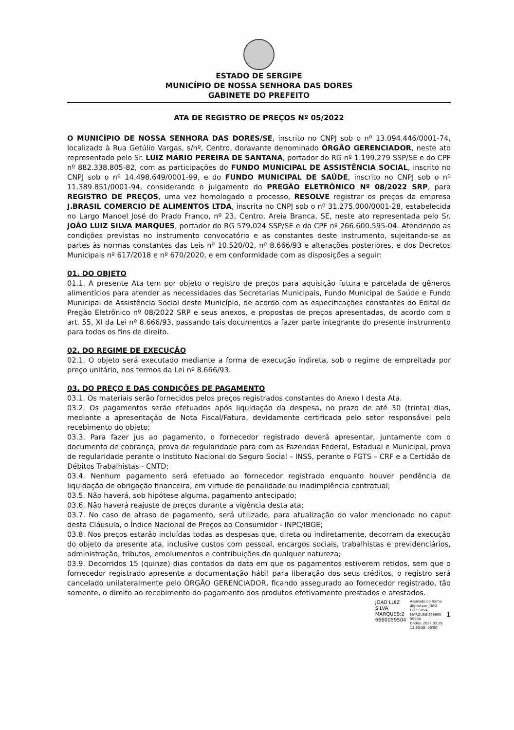ESTADO DE SERGIPE
MUNICÍPIO DE NOSSA SENHORA DAS DORES
GABINETE DO PREFEITO
ATA DE REGISTRO DE PREÇOS Nº 05/2022
O MUNICÍPIO DE NOSSA SENHORA DAS DORES/SE, inscrito no CNPJ sob o nº 13.094.446/0001-74, localizado à Rua Getúlio Vargas, s/nº, Centro, doravante denominado ÓRGÃO GERENCIADOR, neste ato representado pelo Sr. LUIZ MÁRIO PEREIRA DE SANTANA, portador do RG nº 1.199.279 SSP/SE e do CPF nº 882.338.805-82, com as participações do FUNDO MUNICIPAL DE ASSISTÊNCIA SOCIAL, inscrito no CNPJ sob o nº 14.498.649/0001-99, e do FUNDO MUNICIPAL DE SAÚDE, inscrito no CNPJ sob o nº 11.389.851/0001-94, considerando o julgamento do PREGÃO ELETRÔNICO Nº 08/2022 SRP, para REGISTRO DE PREÇOS, uma vez homologado o processo, RESOLVE registrar os preços da empresa J.BRASIL COMERCIO DE ALIMENTOS LTDA, inscrita no CNPJ sob o nº 31.275.000/0001-28, estabelecida no Largo Manoel José do Prado Franco, nº 23, Centro, Areia Branca, SE, neste ato representada pelo Sr. JOÃO LUIZ SILVA MARQUES, portador do RG 579.024 SSP/SE e do CPF nº 266.600.595-04. Atendendo as condições previstas no instrumento convocatório e as constantes deste instrumento, sujeitando-se as partes às normas constantes das Leis nº 10.520/02, nº 8.666/93 e alterações posteriores, e dos Decretos Municipais nº 617/2018 e nº 670/2020, e em conformidade com as disposições a seguir:
01. DO OBJETO
01.1. A presente Ata tem por objeto o registro de preços para aquisição futura e parcelada de gêneros alimentícios para atender as necessidades das Secretarias Municipais, Fundo Municipal de Saúde e Fundo Municipal de Assistência Social deste Município, de acordo com as especificações constantes do Edital de Pregão Eletrônico nº 08/2022 SRP e seus anexos, e propostas de preços apresentadas, de acordo com o art. 55, XI da Lei nº 8.666/93, passando tais documentos a fazer parte integrante do presente instrumento para todos os fins de direito.
02. DO REGIME DE EXECUÇÃO
02.1. O objeto será executado mediante a forma de execução indireta, sob o regime de empreitada por preço unitário, nos termos da Lei nº 8.666/93.
03. DO PREÇO E DAS CONDIÇÕES DE PAGAMENTO
03.1. Os materiais serão fornecidos pelos preços registrados constantes do Anexo I desta Ata.
03.2. Os pagamentos serão efetuados após liquidação da despesa, no prazo de até 30 (trinta) dias, mediante a apresentação de Nota Fiscal/Fatura, devidamente certificada pelo setor responsável pelo recebimento do objeto;
03.3. Para fazer jus ao pagamento, o fornecedor registrado deverá apresentar, juntamente com o documento de cobrança, prova de regularidade para com as Fazendas Federal, Estadual e Municipal, prova de regularidade perante o Instituto Nacional do Seguro Social – INSS, perante o FGTS – CRF e a Certidão de Débitos Trabalhistas - CNTD;
03.4. Nenhum pagamento será efetuado ao fornecedor registrado enquanto houver pendência de liquidação de obrigação financeira, em virtude de penalidade ou inadimplência contratual;
03.5. Não haverá, sob hipótese alguma, pagamento antecipado;
03.6. Não haverá reajuste de preços durante a vigência desta ata;
03.7. No caso de atraso de pagamento, será utilizado, para atualização do valor mencionado no caput desta Cláusula, o Índice Nacional de Preços ao Consumidor - INPC/IBGE;
03.8. Nos preços estarão incluídas todas as despesas que, direta ou indiretamente, decorram da execução do objeto da presente ata, inclusive custos com pessoal, encargos sociais, trabalhistas e previdenciários, administração, tributos, emolumentos e contribuições de qualquer natureza;
03.9. Decorridos 15 (quinze) dias contados da data em que os pagamentos estiverem retidos, sem que o fornecedor registrado apresente a documentação hábil para liberação dos seus créditos, o registro será cancelado unilateralmente pelo ÓRGÃO GERENCIADOR, ficando assegurado ao fornecedor registrado, tão somente, o direito ao recebimento do pagamento dos produtos efetivamente prestados e atestados.
JOAO LUIZ
SILVA
MARQUES:2
6660059504
Assinado de forma
digital por JOAO
LUIZ SILVA
MARQUES:266600
59504
Dados: 2022.03.29
12:30:58 -03'00'
1